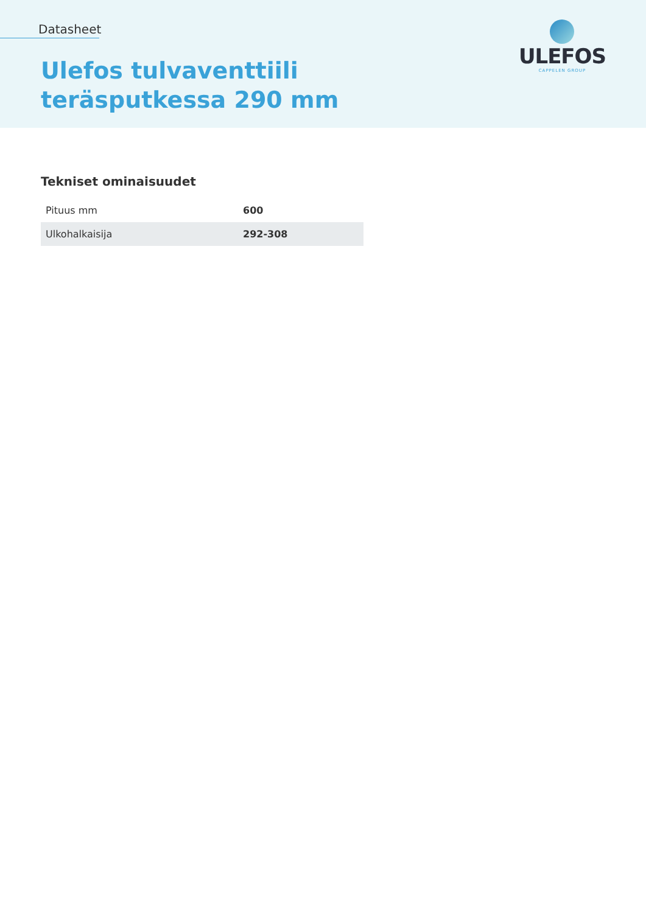Datasheet
Ulefos tulvaventtiili
teräsputkessa 290 mm
ULEFOS
CAPPELEN GROUP
Tekniset ominaisuudet
| Pituus mm | 600 |
| Ulkohalkaisija | 292-308 |